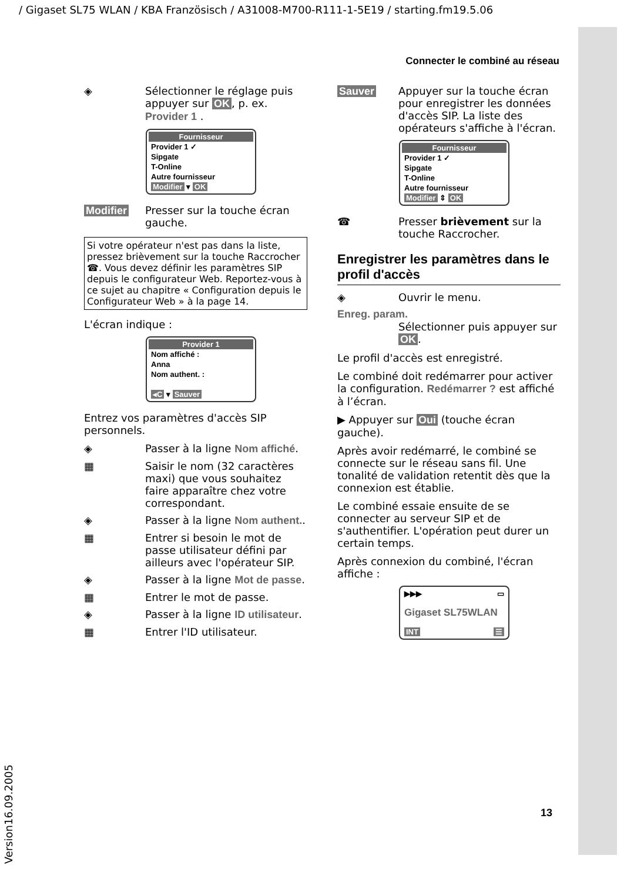/ Gigaset SL75 WLAN / KBA Französisch / A31008-M700-R111-1-5E19 / starting.fm19.5.06
Version16.09.2005
Connecter le combiné au réseau
◈ Sélectionner le réglage puis appuyer sur OK, p. ex. Provider 1 .
Fournisseur
Provider 1 ✓
Sipgate
T-Online
Autre fournisseur
Modifier ▾ OK
Modifier Presser sur la touche écran gauche.
Si votre opérateur n'est pas dans la liste, pressez brièvement sur la touche Raccrocher ☎. Vous devez définir les paramètres SIP depuis le configurateur Web. Reportez-vous à ce sujet au chapitre « Configuration depuis le Configurateur Web » à la page 14.
L'écran indique :
Provider 1
Nom affiché :
Anna
Nom authent. :
◂C ▾ Sauver
Entrez vos paramètres d'accès SIP personnels.
◈ Passer à la ligne Nom affiché.
▦ Saisir le nom (32 caractères maxi) que vous souhaitez faire apparaître chez votre correspondant.
◈ Passer à la ligne Nom authent..
▦ Entrer si besoin le mot de passe utilisateur défini par ailleurs avec l'opérateur SIP.
◈ Passer à la ligne Mot de passe.
▦ Entrer le mot de passe.
◈ Passer à la ligne ID utilisateur.
▦ Entrer l'ID utilisateur.
Sauver Appuyer sur la touche écran pour enregistrer les données d'accès SIP. La liste des opérateurs s'affiche à l'écran.
Fournisseur
Provider 1 ✓
Sipgate
T-Online
Autre fournisseur
Modifier ⇕ OK
☎ Presser brièvement sur la touche Raccrocher.
Enregistrer les paramètres dans le profil d'accès
◈ Ouvrir le menu.
Enreg. param.
Sélectionner puis appuyer sur OK.
Le profil d'accès est enregistré.
Le combiné doit redémarrer pour activer la configuration. Redémarrer ? est affiché à l’écran.
▶ Appuyer sur Oui (touche écran gauche).
Après avoir redémarré, le combiné se connecte sur le réseau sans fil. Une tonalité de validation retentit dès que la connexion est établie.
Le combiné essaie ensuite de se connecter au serveur SIP et de s'authentifier. L'opération peut durer un certain temps.
Après connexion du combiné, l'écran affiche :
▶▶▶ ▭
Gigaset SL75WLAN
INT ☰
13